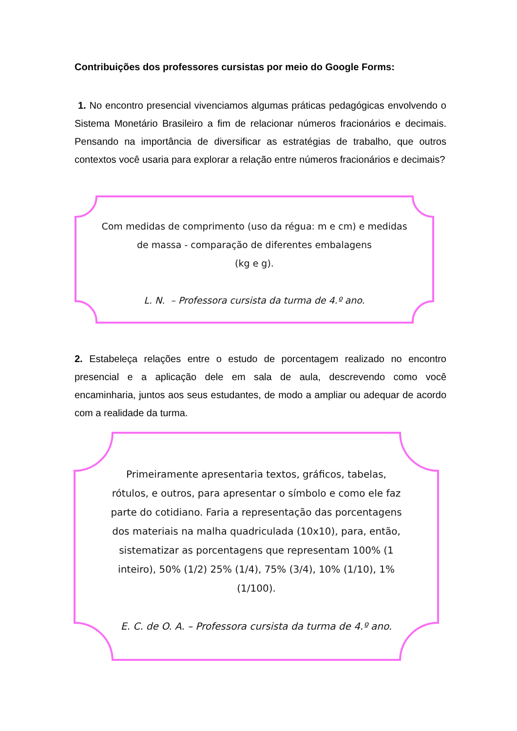Contribuições dos professores cursistas por meio do Google Forms:
1. No encontro presencial vivenciamos algumas práticas pedagógicas envolvendo o Sistema Monetário Brasileiro a fim de relacionar números fracionários e decimais. Pensando na importância de diversificar as estratégias de trabalho, que outros contextos você usaria para explorar a relação entre números fracionários e decimais?
Com medidas de comprimento (uso da régua: m e cm) e medidas de massa - comparação de diferentes embalagens
(kg e g).
L. N. – Professora cursista da turma de 4.º ano.
2. Estabeleça relações entre o estudo de porcentagem realizado no encontro presencial e a aplicação dele em sala de aula, descrevendo como você encaminharia, juntos aos seus estudantes, de modo a ampliar ou adequar de acordo com a realidade da turma.
Primeiramente apresentaria textos, gráficos, tabelas, rótulos, e outros, para apresentar o símbolo e como ele faz parte do cotidiano. Faria a representação das porcentagens dos materiais na malha quadriculada (10x10), para, então, sistematizar as porcentagens que representam 100% (1 inteiro), 50% (1/2) 25% (1/4), 75% (3/4), 10% (1/10), 1% (1/100).
E. C. de O. A. – Professora cursista da turma de 4.º ano.